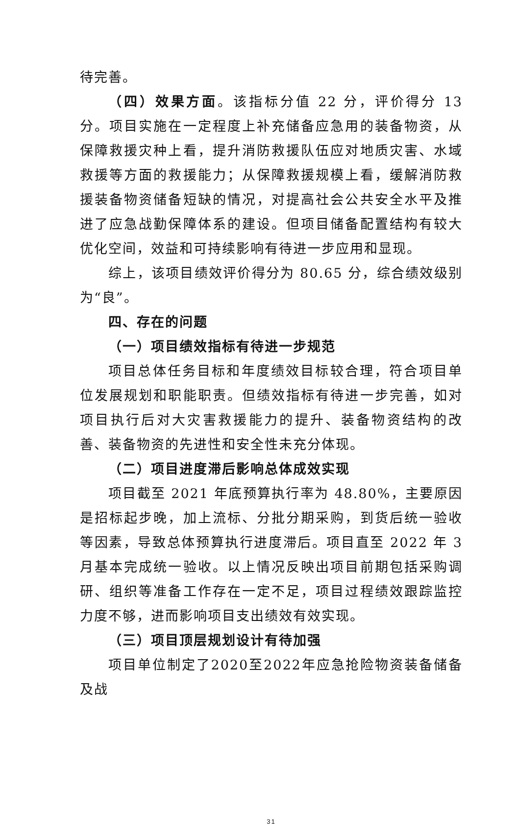待完善。
（四）效果方面。该指标分值 22 分，评价得分 13 分。项目实施在一定程度上补充储备应急用的装备物资，从保障救援灾种上看，提升消防救援队伍应对地质灾害、水域救援等方面的救援能力；从保障救援规模上看，缓解消防救援装备物资储备短缺的情况，对提高社会公共安全水平及推进了应急战勤保障体系的建设。但项目储备配置结构有较大优化空间，效益和可持续影响有待进一步应用和显现。
综上，该项目绩效评价得分为 80.65 分，综合绩效级别为“良”。
四、存在的问题
（一）项目绩效指标有待进一步规范
项目总体任务目标和年度绩效目标较合理，符合项目单位发展规划和职能职责。但绩效指标有待进一步完善，如对项目执行后对大灾害救援能力的提升、装备物资结构的改善、装备物资的先进性和安全性未充分体现。
（二）项目进度滞后影响总体成效实现
项目截至 2021 年底预算执行率为 48.80%，主要原因是招标起步晚，加上流标、分批分期采购，到货后统一验收等因素，导致总体预算执行进度滞后。项目直至 2022 年 3 月基本完成统一验收。以上情况反映出项目前期包括采购调研、组织等准备工作存在一定不足，项目过程绩效跟踪监控力度不够，进而影响项目支出绩效有效实现。
（三）项目顶层规划设计有待加强
项目单位制定了2020至2022年应急抢险物资装备储备及战
31